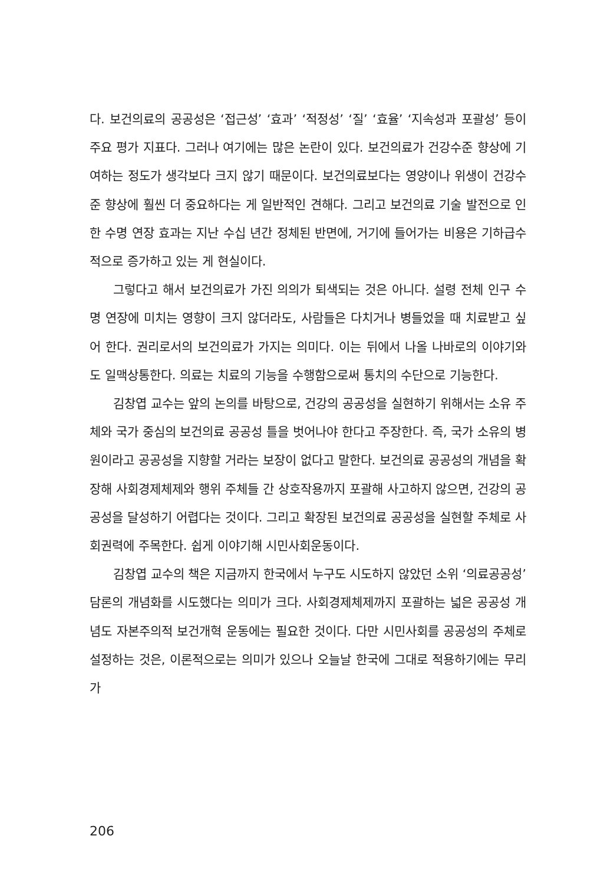다. 보건의료의 공공성은 ‘접근성’ ‘효과’ ‘적정성’ ‘질’ ‘효율’ ‘지속성과 포괄성’ 등이 주요 평가 지표다. 그러나 여기에는 많은 논란이 있다. 보건의료가 건강수준 향상에 기여하는 정도가 생각보다 크지 않기 때문이다. 보건의료보다는 영양이나 위생이 건강수준 향상에 훨씬 더 중요하다는 게 일반적인 견해다. 그리고 보건의료 기술 발전으로 인한 수명 연장 효과는 지난 수십 년간 정체된 반면에, 거기에 들어가는 비용은 기하급수적으로 증가하고 있는 게 현실이다.
그렇다고 해서 보건의료가 가진 의의가 퇴색되는 것은 아니다. 설령 전체 인구 수명 연장에 미치는 영향이 크지 않더라도, 사람들은 다치거나 병들었을 때 치료받고 싶어 한다. 권리로서의 보건의료가 가지는 의미다. 이는 뒤에서 나올 나바로의 이야기와도 일맥상통한다. 의료는 치료의 기능을 수행함으로써 통치의 수단으로 기능한다.
김창엽 교수는 앞의 논의를 바탕으로, 건강의 공공성을 실현하기 위해서는 소유 주체와 국가 중심의 보건의료 공공성 틀을 벗어나야 한다고 주장한다. 즉, 국가 소유의 병원이라고 공공성을 지향할 거라는 보장이 없다고 말한다. 보건의료 공공성의 개념을 확장해 사회경제체제와 행위 주체들 간 상호작용까지 포괄해 사고하지 않으면, 건강의 공공성을 달성하기 어렵다는 것이다. 그리고 확장된 보건의료 공공성을 실현할 주체로 사회권력에 주목한다. 쉽게 이야기해 시민사회운동이다.
김창엽 교수의 책은 지금까지 한국에서 누구도 시도하지 않았던 소위 ‘의료공공성’ 담론의 개념화를 시도했다는 의미가 크다. 사회경제체제까지 포괄하는 넓은 공공성 개념도 자본주의적 보건개혁 운동에는 필요한 것이다. 다만 시민사회를 공공성의 주체로 설정하는 것은, 이론적으로는 의미가 있으나 오늘날 한국에 그대로 적용하기에는 무리가
206